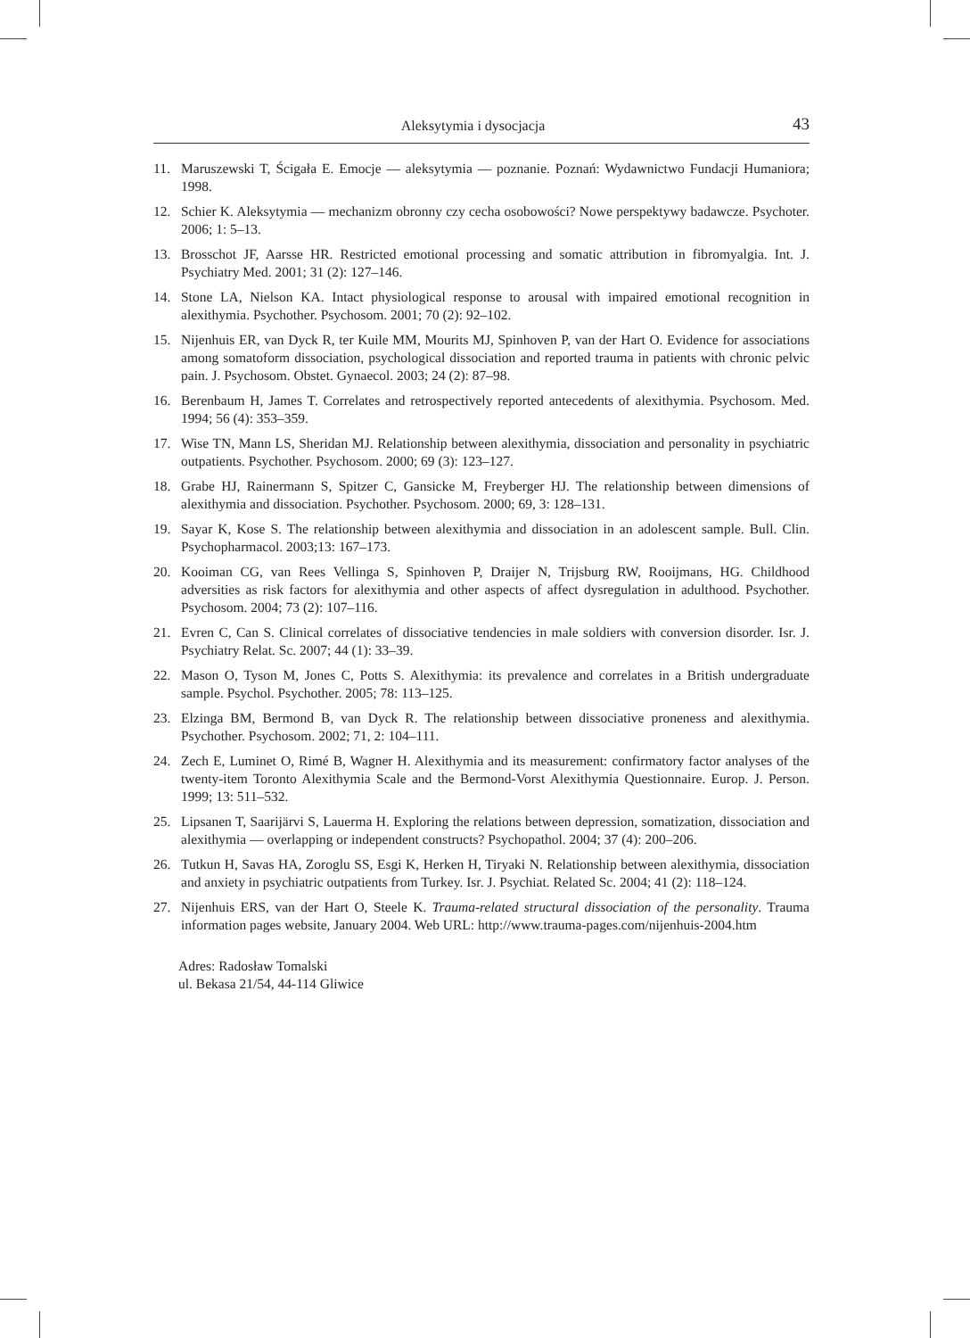Aleksytymia i dysocjacja 43
11. Maruszewski T, Ścigała E. Emocje — aleksytymia — poznanie. Poznań: Wydawnictwo Fundacji Humaniora; 1998.
12. Schier K. Aleksytymia — mechanizm obronny czy cecha osobowości? Nowe perspektywy badawcze. Psychoter. 2006; 1: 5–13.
13. Brosschot JF, Aarsse HR. Restricted emotional processing and somatic attribution in fibromyalgia. Int. J. Psychiatry Med. 2001; 31 (2): 127–146.
14. Stone LA, Nielson KA. Intact physiological response to arousal with impaired emotional recognition in alexithymia. Psychother. Psychosom. 2001; 70 (2): 92–102.
15. Nijenhuis ER, van Dyck R, ter Kuile MM, Mourits MJ, Spinhoven P, van der Hart O. Evidence for associations among somatoform dissociation, psychological dissociation and reported trauma in patients with chronic pelvic pain. J. Psychosom. Obstet. Gynaecol. 2003; 24 (2): 87–98.
16. Berenbaum H, James T. Correlates and retrospectively reported antecedents of alexithymia. Psychosom. Med. 1994; 56 (4): 353–359.
17. Wise TN, Mann LS, Sheridan MJ. Relationship between alexithymia, dissociation and personality in psychiatric outpatients. Psychother. Psychosom. 2000; 69 (3): 123–127.
18. Grabe HJ, Rainermann S, Spitzer C, Gansicke M, Freyberger HJ. The relationship between dimensions of alexithymia and dissociation. Psychother. Psychosom. 2000; 69, 3: 128–131.
19. Sayar K, Kose S. The relationship between alexithymia and dissociation in an adolescent sample. Bull. Clin. Psychopharmacol. 2003;13: 167–173.
20. Kooiman CG, van Rees Vellinga S, Spinhoven P, Draijer N, Trijsburg RW, Rooijmans, HG. Childhood adversities as risk factors for alexithymia and other aspects of affect dysregulation in adulthood. Psychother. Psychosom. 2004; 73 (2): 107–116.
21. Evren C, Can S. Clinical correlates of dissociative tendencies in male soldiers with conversion disorder. Isr. J. Psychiatry Relat. Sc. 2007; 44 (1): 33–39.
22. Mason O, Tyson M, Jones C, Potts S. Alexithymia: its prevalence and correlates in a British undergraduate sample. Psychol. Psychother. 2005; 78: 113–125.
23. Elzinga BM, Bermond B, van Dyck R. The relationship between dissociative proneness and alexithymia. Psychother. Psychosom. 2002; 71, 2: 104–111.
24. Zech E, Luminet O, Rimé B, Wagner H. Alexithymia and its measurement: confirmatory factor analyses of the twenty-item Toronto Alexithymia Scale and the Bermond-Vorst Alexithymia Questionnaire. Europ. J. Person. 1999; 13: 511–532.
25. Lipsanen T, Saarijärvi S, Lauerma H. Exploring the relations between depression, somatization, dissociation and alexithymia — overlapping or independent constructs? Psychopathol. 2004; 37 (4): 200–206.
26. Tutkun H, Savas HA, Zoroglu SS, Esgi K, Herken H, Tiryaki N. Relationship between alexithymia, dissociation and anxiety in psychiatric outpatients from Turkey. Isr. J. Psychiat. Related Sc. 2004; 41 (2): 118–124.
27. Nijenhuis ERS, van der Hart O, Steele K. Trauma-related structural dissociation of the personality. Trauma information pages website, January 2004. Web URL: http://www.trauma-pages.com/nijenhuis-2004.htm
Adres: Radosław Tomalski
ul. Bekasa 21/54, 44-114 Gliwice